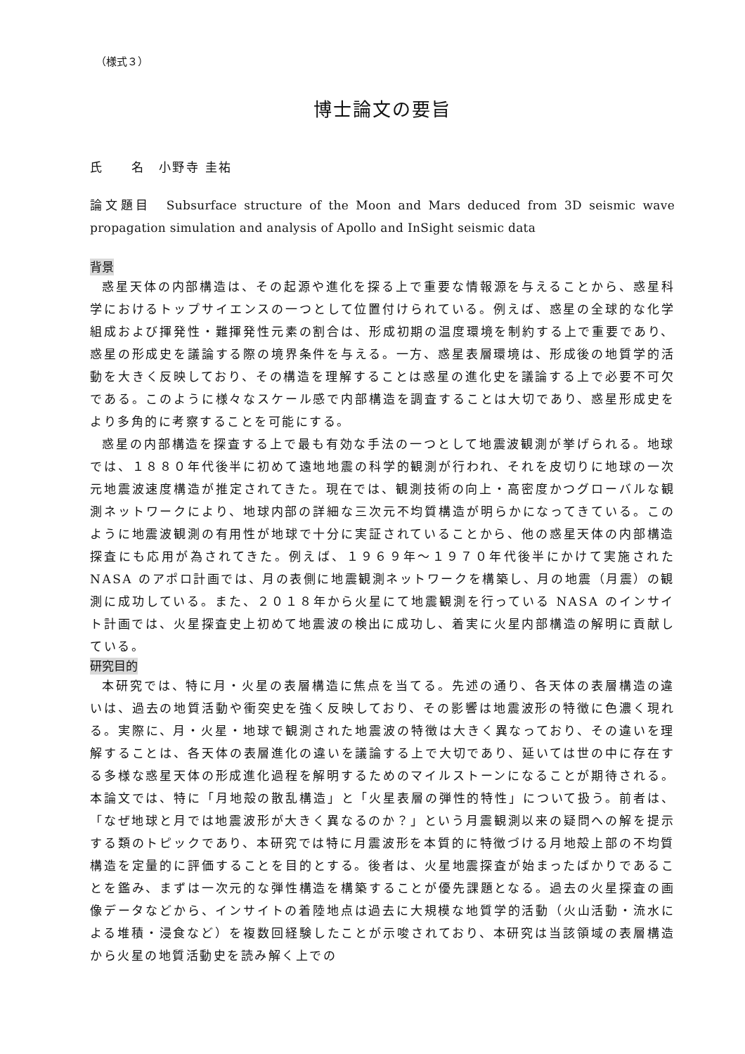（様式３）
博士論文の要旨
氏　　名　小野寺 圭祐
論文題目　Subsurface structure of the Moon and Mars deduced from 3D seismic wave propagation simulation and analysis of Apollo and InSight seismic data
背景
惑星天体の内部構造は、その起源や進化を探る上で重要な情報源を与えることから、惑星科学におけるトップサイエンスの一つとして位置付けられている。例えば、惑星の全球的な化学組成および揮発性・難揮発性元素の割合は、形成初期の温度環境を制約する上で重要であり、惑星の形成史を議論する際の境界条件を与える。一方、惑星表層環境は、形成後の地質学的活動を大きく反映しており、その構造を理解することは惑星の進化史を議論する上で必要不可欠である。このように様々なスケール感で内部構造を調査することは大切であり、惑星形成史をより多角的に考察することを可能にする。
惑星の内部構造を探査する上で最も有効な手法の一つとして地震波観測が挙げられる。地球では、１８８０年代後半に初めて遠地地震の科学的観測が行われ、それを皮切りに地球の一次元地震波速度構造が推定されてきた。現在では、観測技術の向上・高密度かつグローバルな観測ネットワークにより、地球内部の詳細な三次元不均質構造が明らかになってきている。このように地震波観測の有用性が地球で十分に実証されていることから、他の惑星天体の内部構造探査にも応用が為されてきた。例えば、１９６９年～１９７０年代後半にかけて実施された NASA のアポロ計画では、月の表側に地震観測ネットワークを構築し、月の地震（月震）の観測に成功している。また、２０１８年から火星にて地震観測を行っている NASA のインサイト計画では、火星探査史上初めて地震波の検出に成功し、着実に火星内部構造の解明に貢献している。
研究目的
本研究では、特に月・火星の表層構造に焦点を当てる。先述の通り、各天体の表層構造の違いは、過去の地質活動や衝突史を強く反映しており、その影響は地震波形の特徴に色濃く現れる。実際に、月・火星・地球で観測された地震波の特徴は大きく異なっており、その違いを理解することは、各天体の表層進化の違いを議論する上で大切であり、延いては世の中に存在する多様な惑星天体の形成進化過程を解明するためのマイルストーンになることが期待される。本論文では、特に「月地殻の散乱構造」と「火星表層の弾性的特性」について扱う。前者は、「なぜ地球と月では地震波形が大きく異なるのか？」という月震観測以来の疑問への解を提示する類のトピックであり、本研究では特に月震波形を本質的に特徴づける月地殻上部の不均質構造を定量的に評価することを目的とする。後者は、火星地震探査が始まったばかりであることを鑑み、まずは一次元的な弾性構造を構築することが優先課題となる。過去の火星探査の画像データなどから、インサイトの着陸地点は過去に大規模な地質学的活動（火山活動・流水による堆積・浸食など）を複数回経験したことが示唆されており、本研究は当該領域の表層構造から火星の地質活動史を読み解く上での